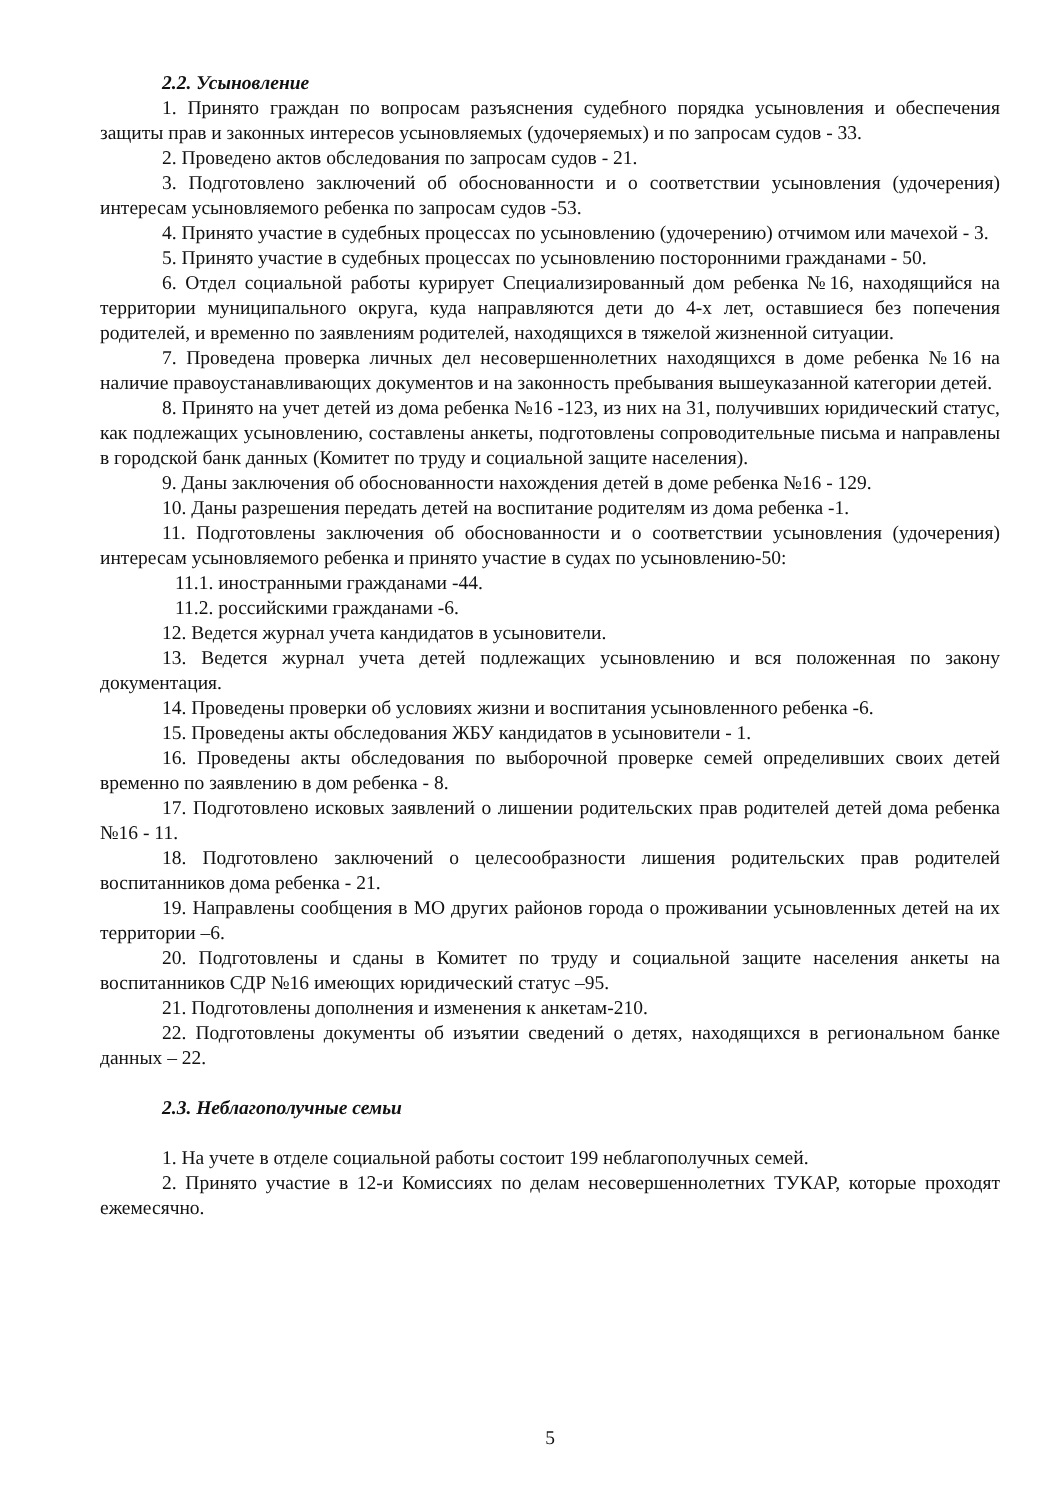2.2. Усыновление
1. Принято граждан по вопросам разъяснения судебного порядка усыновления и обеспечения защиты прав и законных интересов усыновляемых (удочеряемых) и по запросам судов - 33.
2. Проведено актов обследования по запросам судов - 21.
3. Подготовлено заключений об обоснованности и о соответствии усыновления (удочерения) интересам усыновляемого ребенка по запросам судов -53.
4. Принято участие в судебных процессах по усыновлению (удочерению) отчимом или мачехой - 3.
5. Принято участие в судебных процессах по усыновлению посторонними гражданами - 50.
6. Отдел социальной работы курирует Специализированный дом ребенка №16, находящийся на территории муниципального округа, куда направляются дети до 4-х лет, оставшиеся без попечения родителей, и временно по заявлениям родителей, находящихся в тяжелой жизненной ситуации.
7. Проведена проверка личных дел несовершеннолетних находящихся в доме ребенка №16 на наличие правоустанавливающих документов и на законность пребывания вышеуказанной категории детей.
8. Принято на учет детей из дома ребенка №16 -123, из них на 31, получивших юридический статус, как подлежащих усыновлению, составлены анкеты, подготовлены сопроводительные письма и направлены в городской банк данных (Комитет по труду и социальной защите населения).
9. Даны заключения об обоснованности нахождения детей в доме ребенка №16 - 129.
10. Даны разрешения передать детей на воспитание родителям из дома ребенка -1.
11. Подготовлены заключения об обоснованности и о соответствии усыновления (удочерения) интересам усыновляемого ребенка и принято участие в судах по усыновлению-50:
11.1. иностранными гражданами -44.
11.2. российскими гражданами -6.
12. Ведется журнал учета кандидатов в усыновители.
13. Ведется журнал учета детей подлежащих усыновлению и вся положенная по закону документация.
14. Проведены проверки об условиях жизни и воспитания усыновленного ребенка -6.
15. Проведены акты обследования ЖБУ кандидатов в усыновители - 1.
16. Проведены акты обследования по выборочной проверке семей определивших своих детей временно по заявлению в дом ребенка - 8.
17. Подготовлено исковых заявлений о лишении родительских прав родителей детей дома ребенка №16 - 11.
18. Подготовлено заключений о целесообразности лишения родительских прав родителей воспитанников дома ребенка - 21.
19. Направлены сообщения в МО других районов города о проживании усыновленных детей на их территории –6.
20. Подготовлены и сданы в Комитет по труду и социальной защите населения анкеты на воспитанников СДР №16 имеющих юридический статус –95.
21. Подготовлены дополнения и изменения к анкетам-210.
22. Подготовлены документы об изъятии сведений о детях, находящихся в региональном банке данных – 22.
2.3. Неблагополучные семьи
1. На учете в отделе социальной работы состоит 199 неблагополучных семей.
2. Принято участие в 12-и Комиссиях по делам несовершеннолетних ТУКАР, которые проходят ежемесячно.
5